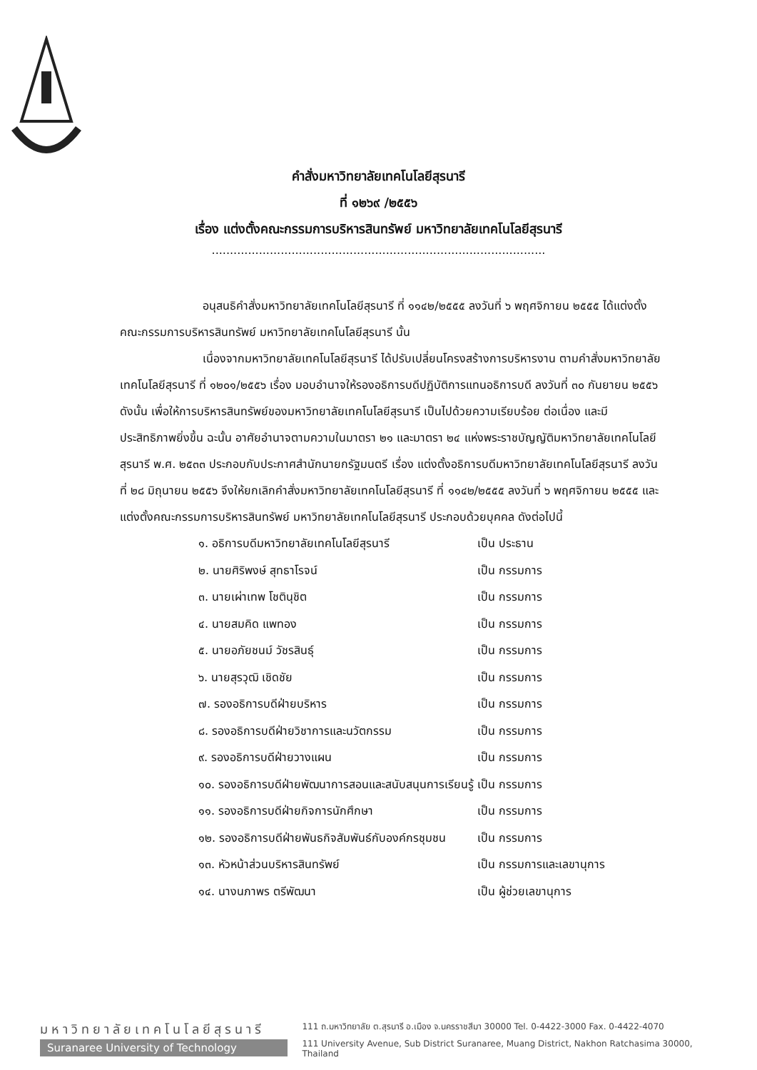คำสั่งมหาวิทยาลัยเทคโนโลยีสุรนารี
ที่ ๑๒๖๙ /๒๕๕๖
เรื่อง แต่งตั้งคณะกรรมการบริหารสินทรัพย์ มหาวิทยาลัยเทคโนโลยีสุรนารี
............................................................................................
อนุสนธิคำสั่งมหาวิทยาลัยเทคโนโลยีสุรนารี ที่ ๑๑๔๒/๒๕๕๕ ลงวันที่ ๖ พฤศจิกายน ๒๕๕๕ ได้แต่งตั้งคณะกรรมการบริหารสินทรัพย์ มหาวิทยาลัยเทคโนโลยีสุรนารี นั้น
เนื่องจากมหาวิทยาลัยเทคโนโลยีสุรนารี ได้ปรับเปลี่ยนโครงสร้างการบริหารงาน ตามคำสั่งมหาวิทยาลัยเทคโนโลยีสุรนารี ที่ ๑๒๐๑/๒๕๕๖ เรื่อง มอบอำนาจให้รองอธิการบดีปฏิบัติการแทนอธิการบดี ลงวันที่ ๓๐ กันยายน ๒๕๕๖ ดังนั้น เพื่อให้การบริหารสินทรัพย์ของมหาวิทยาลัยเทคโนโลยีสุรนารี เป็นไปด้วยความเรียบร้อย ต่อเนื่อง และมีประสิทธิภาพยิ่งขึ้น ฉะนั้น อาศัยอำนาจตามความในมาตรา ๒๑ และมาตรา ๒๔ แห่งพระราชบัญญัติมหาวิทยาลัยเทคโนโลยีสุรนารี พ.ศ. ๒๕๓๓ ประกอบกับประกาศสำนักนายกรัฐมนตรี เรื่อง แต่งตั้งอธิการบดีมหาวิทยาลัยเทคโนโลยีสุรนารี ลงวันที่ ๒๘ มิถุนายน ๒๕๕๖ จึงให้ยกเลิกคำสั่งมหาวิทยาลัยเทคโนโลยีสุรนารี ที่ ๑๑๔๒/๒๕๕๕ ลงวันที่ ๖ พฤศจิกายน ๒๕๕๕ และแต่งตั้งคณะกรรมการบริหารสินทรัพย์ มหาวิทยาลัยเทคโนโลยีสุรนารี ประกอบด้วยบุคคล ดังต่อไปนี้
| ๑. อธิการบดีมหาวิทยาลัยเทคโนโลยีสุรนารี | เป็น ประธาน |
| ๒. นายศิริพงษ์ สุทธาโรจน์ | เป็น กรรมการ |
| ๓. นายเผ่าเทพ โชตินุชิต | เป็น กรรมการ |
| ๔. นายสมคิด แพทอง | เป็น กรรมการ |
| ๕. นายอภัยชนม์ วัชรสินธุ์ | เป็น กรรมการ |
| ๖. นายสุรวุฒิ เชิดชัย | เป็น กรรมการ |
| ๗. รองอธิการบดีฝ่ายบริหาร | เป็น กรรมการ |
| ๘. รองอธิการบดีฝ่ายวิชาการและนวัตกรรม | เป็น กรรมการ |
| ๙. รองอธิการบดีฝ่ายวางแผน | เป็น กรรมการ |
| ๑๐. รองอธิการบดีฝ่ายพัฒนาการสอนและสนับสนุนการเรียนรู้ | เป็น กรรมการ |
| ๑๑. รองอธิการบดีฝ่ายกิจการนักศึกษา | เป็น กรรมการ |
| ๑๒. รองอธิการบดีฝ่ายพันธกิจสัมพันธ์กับองค์กรชุมชน | เป็น กรรมการ |
| ๑๓. หัวหน้าส่วนบริหารสินทรัพย์ | เป็น กรรมการและเลขานุการ |
| ๑๔. นางนภาพร ตรีพัฒนา | เป็น ผู้ช่วยเลขานุการ |
มหาวิทยาลัยเทคโนโลยีสุรนารี
Suranaree University of Technology
111 ถ.มหาวิทยาลัย ต.สุรนารี อ.เมือง จ.นครราชสีมา 30000 Tel. 0-4422-3000 Fax. 0-4422-4070
111 University Avenue, Sub District Suranaree, Muang District, Nakhon Ratchasima 30000, Thailand